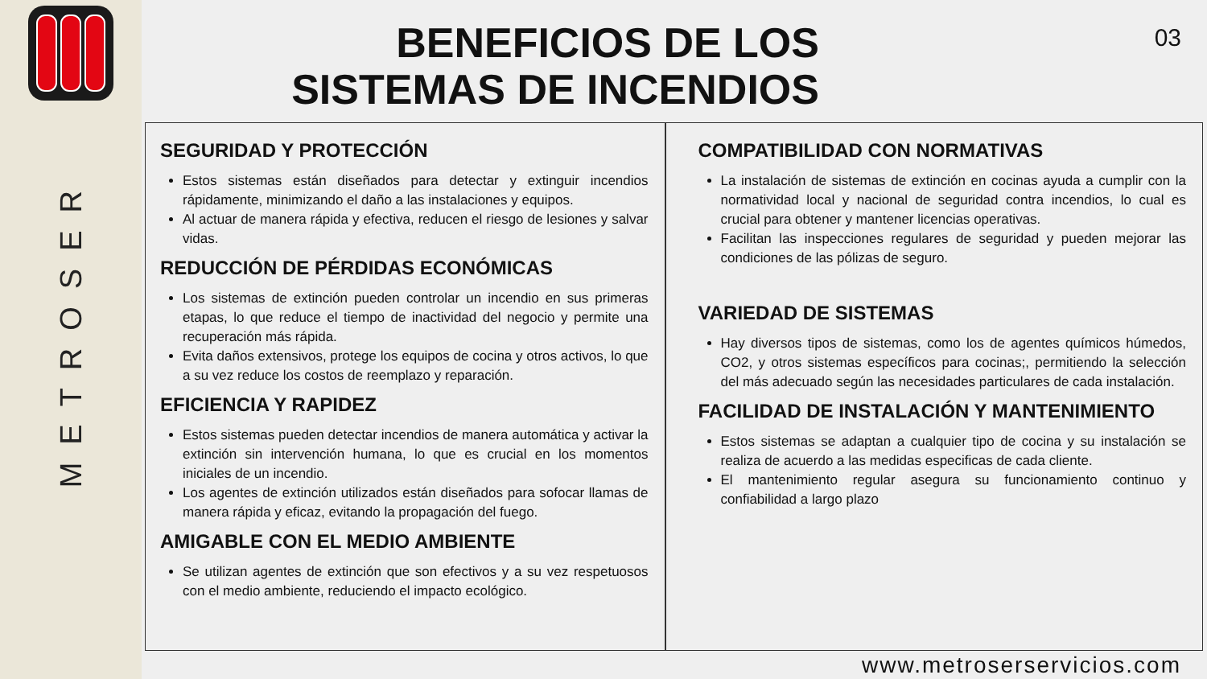METROSER
03
BENEFICIOS DE LOS
SISTEMAS DE INCENDIOS
SEGURIDAD Y PROTECCIÓN
Estos sistemas están diseñados para detectar y extinguir incendios rápidamente, minimizando el daño a las instalaciones y equipos.
Al actuar de manera rápida y efectiva, reducen el riesgo de lesiones y salvar vidas.
REDUCCIÓN DE PÉRDIDAS ECONÓMICAS
Los sistemas de extinción pueden controlar un incendio en sus primeras etapas, lo que reduce el tiempo de inactividad del negocio y permite una recuperación más rápida.
Evita daños extensivos, protege los equipos de cocina y otros activos, lo que a su vez reduce los costos de reemplazo y reparación.
EFICIENCIA Y RAPIDEZ
Estos sistemas pueden detectar incendios de manera automática y activar la extinción sin intervención humana, lo que es crucial en los momentos iniciales de un incendio.
Los agentes de extinción utilizados están diseñados para sofocar llamas de manera rápida y eficaz, evitando la propagación del fuego.
AMIGABLE CON EL MEDIO AMBIENTE
Se utilizan agentes de extinción que son efectivos y a su vez respetuosos con el medio ambiente, reduciendo el impacto ecológico.
COMPATIBILIDAD CON NORMATIVAS
La instalación de sistemas de extinción en cocinas ayuda a cumplir con la normatividad local y nacional de seguridad contra incendios, lo cual es crucial para obtener y mantener licencias operativas.
Facilitan las inspecciones regulares de seguridad y pueden mejorar las condiciones de las pólizas de seguro.
VARIEDAD DE SISTEMAS
Hay diversos tipos de sistemas, como los de agentes químicos húmedos, CO2, y otros sistemas específicos para cocinas;, permitiendo la selección del más adecuado según las necesidades particulares de cada instalación.
FACILIDAD DE INSTALACIÓN Y MANTENIMIENTO
Estos sistemas se adaptan a cualquier tipo de cocina y su instalación se realiza de acuerdo a las medidas especificas de cada cliente.
El mantenimiento regular asegura su funcionamiento continuo y confiabilidad a largo plazo
www.metroserservicios.com